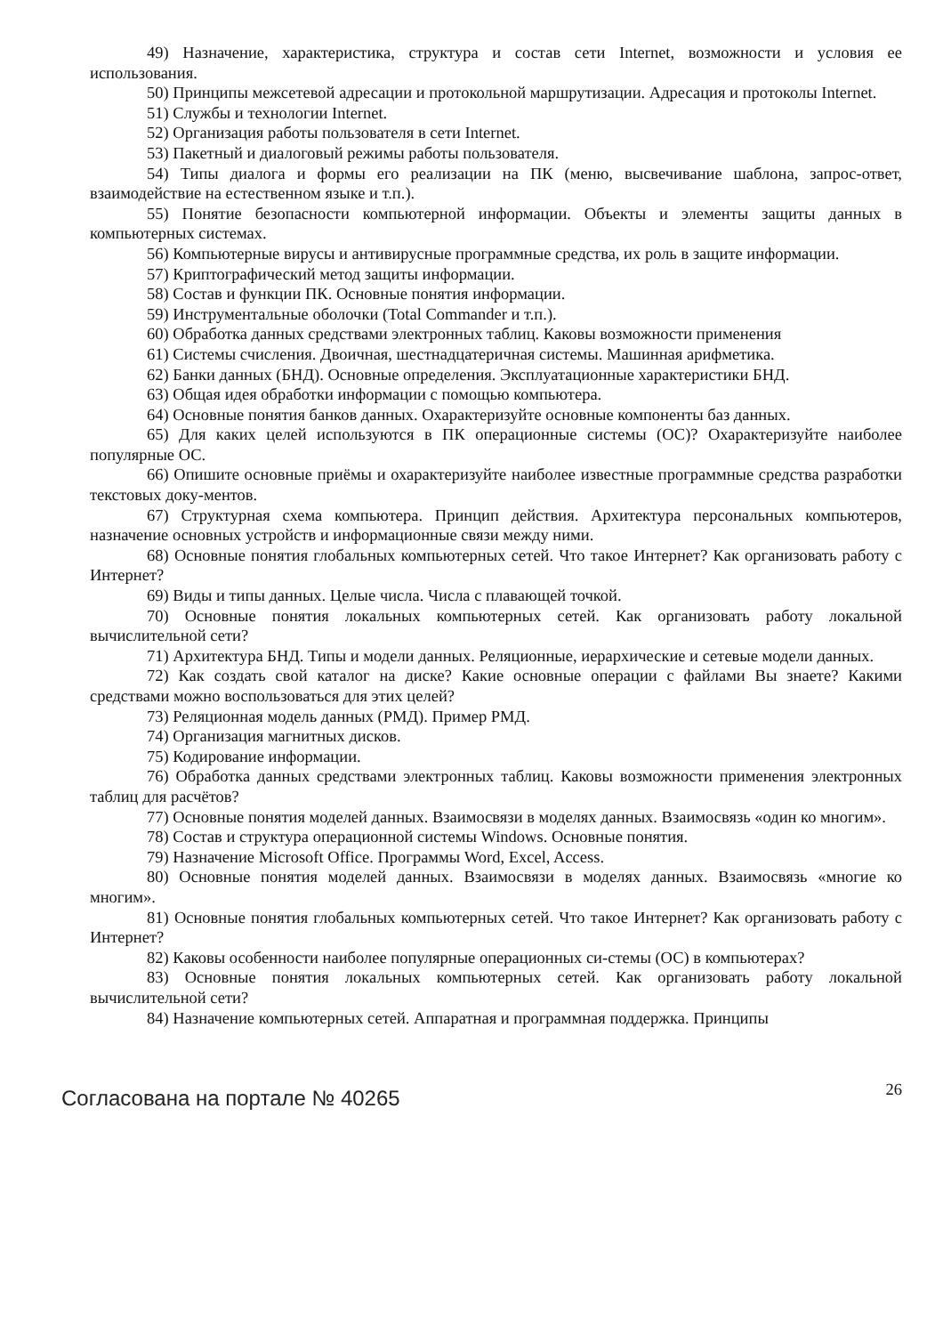49) Назначение, характеристика, структура и состав сети Internet, возможности и условия ее использования.
50) Принципы межсетевой адресации и протокольной маршрутизации. Адресация и протоколы Internet.
51) Службы и технологии Internet.
52) Организация работы пользователя в сети Internet.
53) Пакетный и диалоговый режимы работы пользователя.
54) Типы диалога и формы его реализации на ПК (меню, высвечивание шаблона, запрос-ответ, взаимодействие на естественном языке и т.п.).
55) Понятие безопасности компьютерной информации. Объекты и элементы защиты данных в компьютерных системах.
56) Компьютерные вирусы и антивирусные программные средства, их роль в защите информации.
57) Криптографический метод защиты информации.
58) Состав и функции ПК. Основные понятия информации.
59) Инструментальные оболочки (Total Commander и т.п.).
60) Обработка данных средствами электронных таблиц. Каковы возможности применения
61) Системы счисления. Двоичная, шестнадцатеричная системы. Машинная арифметика.
62) Банки данных (БНД). Основные определения. Эксплуатационные характеристики БНД.
63) Общая идея обработки информации с помощью компьютера.
64) Основные понятия банков данных. Охарактеризуйте основные компоненты баз данных.
65) Для каких целей используются в ПК операционные системы (ОС)? Охарактеризуйте наиболее популярные ОС.
66) Опишите основные приёмы и охарактеризуйте наиболее известные программные средства разработки текстовых доку-ментов.
67) Структурная схема компьютера. Принцип действия. Архитектура персональных компьютеров, назначение основных устройств и информационные связи между ними.
68) Основные понятия глобальных компьютерных сетей. Что такое Интернет? Как организовать работу с Интернет?
69) Виды и типы данных. Целые числа. Числа с плавающей точкой.
70) Основные понятия локальных компьютерных сетей. Как организовать работу локальной вычислительной сети?
71) Архитектура БНД. Типы и модели данных. Реляционные, иерархические и сетевые модели данных.
72) Как создать свой каталог на диске? Какие основные операции с файлами Вы знаете? Какими средствами можно воспользоваться для этих целей?
73) Реляционная модель данных (РМД). Пример РМД.
74) Организация магнитных дисков.
75) Кодирование информации.
76) Обработка данных средствами электронных таблиц. Каковы возможности применения электронных таблиц для расчётов?
77) Основные понятия моделей данных. Взаимосвязи в моделях данных. Взаимосвязь «один ко многим».
78) Состав и структура операционной системы Windows. Основные понятия.
79) Назначение Microsoft Office. Программы Word, Excel, Access.
80) Основные понятия моделей данных. Взаимосвязи в моделях данных. Взаимосвязь «многие ко многим».
81) Основные понятия глобальных компьютерных сетей. Что такое Интернет? Как организовать работу с Интернет?
82) Каковы особенности наиболее популярные операционных си-стемы (ОС) в компьютерах?
83) Основные понятия локальных компьютерных сетей. Как организовать работу локальной вычислительной сети?
84) Назначение компьютерных сетей. Аппаратная и программная поддержка. Принципы
Согласована на портале № 40265
26